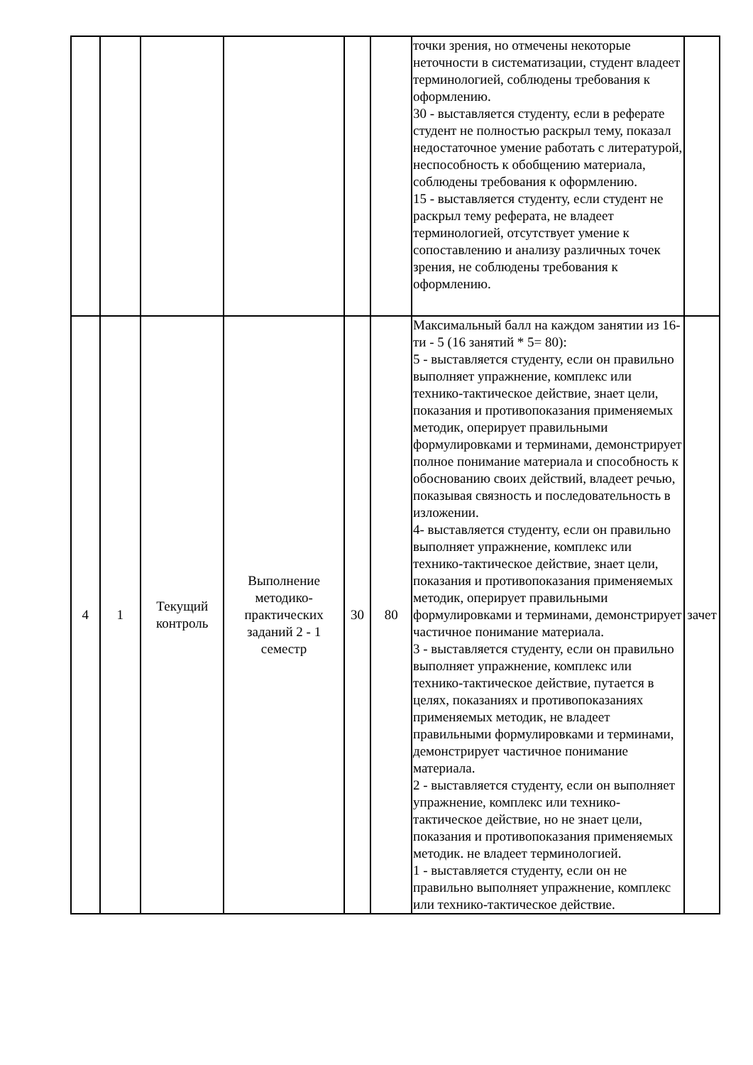| | | | | | | точки зрения, но отмечены некоторые неточности в систематизации, студент владеет терминологией, соблюдены требования к оформлению. 30 - выставляется студенту, если в реферате студент не полностью раскрыл тему, показал недостаточное умение работать с литературой, неспособность к обобщению материала, соблюдены требования к оформлению. 15 - выставляется студенту, если студент не раскрыл тему реферата, не владеет терминологией, отсутствует умение к сопоставлению и анализу различных точек зрения, не соблюдены требования к оформлению. | |
| 4 | 1 | Текущий контроль | Выполнение методико-практических заданий 2 - 1 семестр | 30 | 80 | Максимальный балл на каждом занятии из 16-ти - 5 (16 занятий * 5= 80): 5 - выставляется студенту, если он правильно выполняет упражнение, комплекс или технико-тактическое действие, знает цели, показания и противопоказания применяемых методик, оперирует правильными формулировками и терминами, демонстрирует полное понимание материала и способность к обоснованию своих действий, владеет речью, показывая связность и последовательность в изложении. 4- выставляется студенту, если он правильно выполняет упражнение, комплекс или технико-тактическое действие, знает цели, показания и противопоказания применяемых методик, оперирует правильными формулировками и терминами, демонстрирует частичное понимание материала. 3 - выставляется студенту, если он правильно выполняет упражнение, комплекс или технико-тактическое действие, путается в целях, показаниях и противопоказаниях применяемых методик, не владеет правильными формулировками и терминами, демонстрирует частичное понимание материала. 2 - выставляется студенту, если он выполняет упражнение, комплекс или технико-тактическое действие, но не знает цели, показания и противопоказания применяемых методик. не владеет терминологией. 1 - выставляется студенту, если он не правильно выполняет упражнение, комплекс или технико-тактическое действие. | зачет |